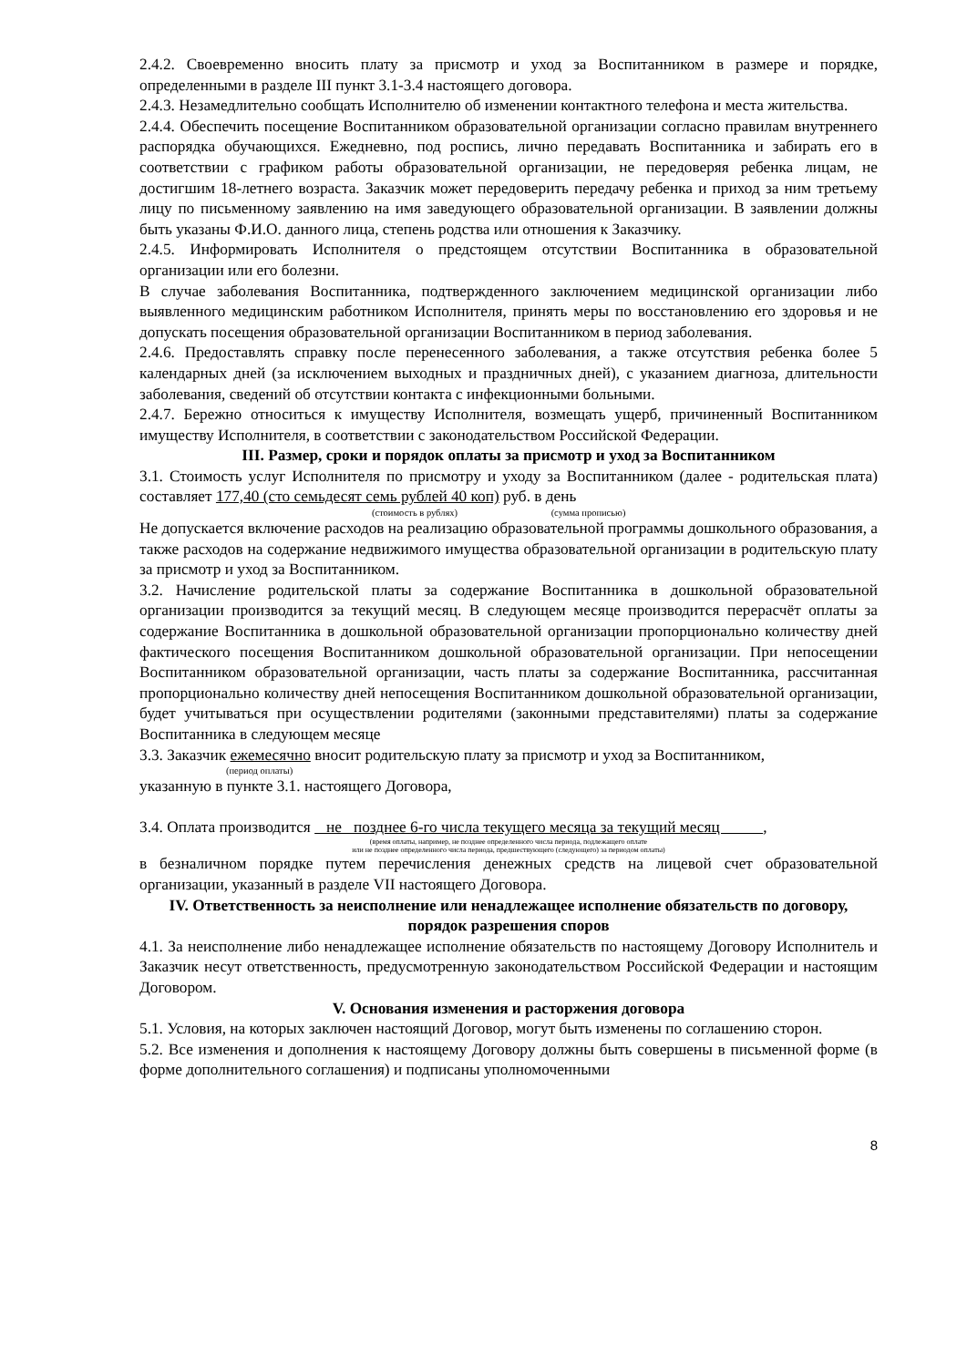2.4.2. Своевременно вносить плату за присмотр и уход за Воспитанником в размере и порядке, определенными в разделе III пункт 3.1-3.4 настоящего договора.
2.4.3. Незамедлительно сообщать Исполнителю об изменении контактного телефона и места жительства.
2.4.4. Обеспечить посещение Воспитанником образовательной организации согласно правилам внутреннего распорядка обучающихся. Ежедневно, под роспись, лично передавать Воспитанника и забирать его в соответствии с графиком работы образовательной организации, не передоверяя ребенка лицам, не достигшим 18-летнего возраста. Заказчик может передоверить передачу ребенка и приход за ним третьему лицу по письменному заявлению на имя заведующего образовательной организации. В заявлении должны быть указаны Ф.И.О. данного лица, степень родства или отношения к Заказчику.
2.4.5. Информировать Исполнителя о предстоящем отсутствии Воспитанника в образовательной организации или его болезни.
В случае заболевания Воспитанника, подтвержденного заключением медицинской организации либо выявленного медицинским работником Исполнителя, принять меры по восстановлению его здоровья и не допускать посещения образовательной организации Воспитанником в период заболевания.
2.4.6. Предоставлять справку после перенесенного заболевания, а также отсутствия ребенка более 5 календарных дней (за исключением выходных и праздничных дней), с указанием диагноза, длительности заболевания, сведений об отсутствии контакта с инфекционными больными.
2.4.7. Бережно относиться к имуществу Исполнителя, возмещать ущерб, причиненный Воспитанником имуществу Исполнителя, в соответствии с законодательством Российской Федерации.
III. Размер, сроки и порядок оплаты за присмотр и уход за Воспитанником
3.1. Стоимость услуг Исполнителя по присмотру и уходу за Воспитанником (далее - родительская плата) составляет 177,40 (сто семьдесят семь рублей 40 коп) руб. в день
(стоимость в рублях) (сумма прописью)
Не допускается включение расходов на реализацию образовательной программы дошкольного образования, а также расходов на содержание недвижимого имущества образовательной организации в родительскую плату за присмотр и уход за Воспитанником.
3.2. Начисление родительской платы за содержание Воспитанника в дошкольной образовательной организации производится за текущий месяц. В следующем месяце производится перерасчёт оплаты за содержание Воспитанника в дошкольной образовательной организации пропорционально количеству дней фактического посещения Воспитанником дошкольной образовательной организации. При непосещении Воспитанником образовательной организации, часть платы за содержание Воспитанника, рассчитанная пропорционально количеству дней непосещения Воспитанником дошкольной образовательной организации, будет учитываться при осуществлении родителями (законными представителями) платы за содержание Воспитанника в следующем месяце
3.3. Заказчик ежемесячно вносит родительскую плату за присмотр и уход за Воспитанником,
(период оплаты)
указанную в пункте 3.1. настоящего Договора,
3.4. Оплата производится не позднее 6-го числа текущего месяца за текущий месяц ,
(время оплаты, например, не позднее определенного числа периода, подлежащего оплате
или не позднее определенного числа периода, предшествующего (следующего) за периодом оплаты)
в безналичном порядке путем перечисления денежных средств на лицевой счет образовательной организации, указанный в разделе VII настоящего Договора.
IV. Ответственность за неисполнение или ненадлежащее исполнение обязательств по договору, порядок разрешения споров
4.1. За неисполнение либо ненадлежащее исполнение обязательств по настоящему Договору Исполнитель и Заказчик несут ответственность, предусмотренную законодательством Российской Федерации и настоящим Договором.
V. Основания изменения и расторжения договора
5.1. Условия, на которых заключен настоящий Договор, могут быть изменены по соглашению сторон.
5.2. Все изменения и дополнения к настоящему Договору должны быть совершены в письменной форме (в форме дополнительного соглашения) и подписаны уполномоченными
8